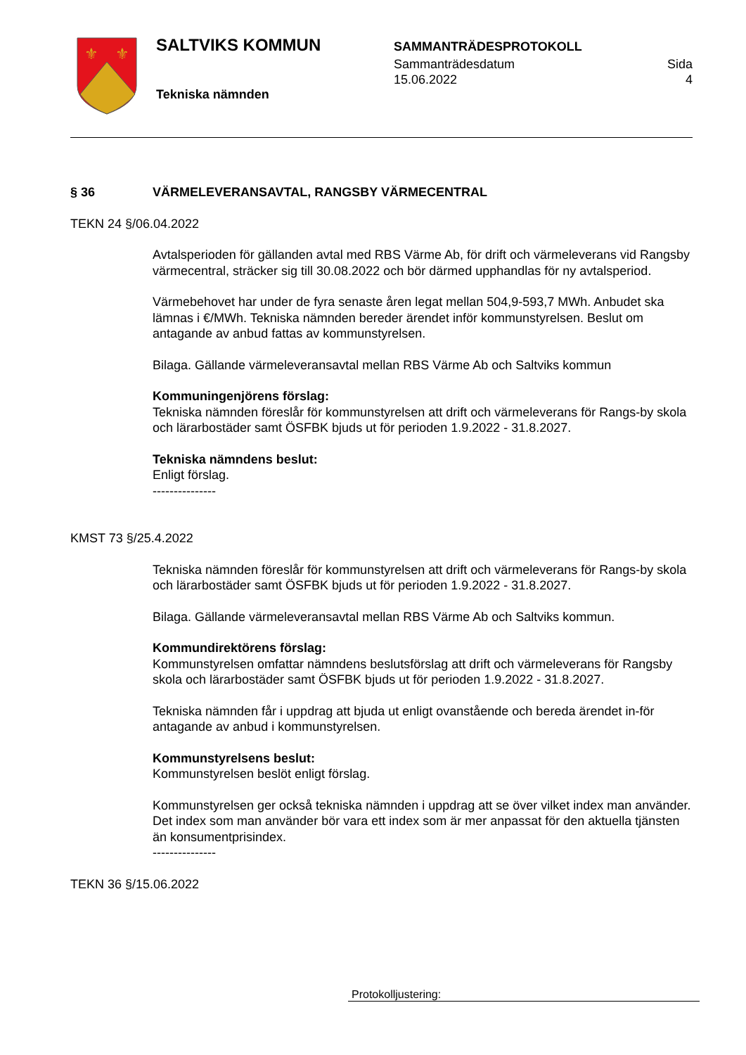⚜
⚜
SALTVIKS KOMMUN
Tekniska nämnden
SAMMANTRÄDESPROTOKOLL
Sammanträdesdatum
15.06.2022 Sida
4
§ 36 VÄRMELEVERANSAVTAL, RANGSBY VÄRMECENTRAL
TEKN 24 §/06.04.2022
Avtalsperioden för gällanden avtal med RBS Värme Ab, för drift och värmeleverans vid Rangsby värmecentral, sträcker sig till 30.08.2022 och bör därmed upphandlas för ny avtalsperiod.
Värmebehovet har under de fyra senaste åren legat mellan 504,9-593,7 MWh. Anbudet ska lämnas i €/MWh. Tekniska nämnden bereder ärendet inför kommunstyrelsen. Beslut om antagande av anbud fattas av kommunstyrelsen.
Bilaga. Gällande värmeleveransavtal mellan RBS Värme Ab och Saltviks kommun
Kommuningenjörens förslag:
Tekniska nämnden föreslår för kommunstyrelsen att drift och värmeleverans för Rangs-by skola och lärarbostäder samt ÖSFBK bjuds ut för perioden 1.9.2022 - 31.8.2027.
Tekniska nämndens beslut:
Enligt förslag.
---------------
KMST 73 §/25.4.2022
Tekniska nämnden föreslår för kommunstyrelsen att drift och värmeleverans för Rangs-by skola och lärarbostäder samt ÖSFBK bjuds ut för perioden 1.9.2022 - 31.8.2027.
Bilaga. Gällande värmeleveransavtal mellan RBS Värme Ab och Saltviks kommun.
Kommundirektörens förslag:
Kommunstyrelsen omfattar nämndens beslutsförslag att drift och värmeleverans för Rangsby skola och lärarbostäder samt ÖSFBK bjuds ut för perioden 1.9.2022 - 31.8.2027.
Tekniska nämnden får i uppdrag att bjuda ut enligt ovanstående och bereda ärendet in-för antagande av anbud i kommunstyrelsen.
Kommunstyrelsens beslut:
Kommunstyrelsen beslöt enligt förslag.
Kommunstyrelsen ger också tekniska nämnden i uppdrag att se över vilket index man använder. Det index som man använder bör vara ett index som är mer anpassat för den aktuella tjänsten än konsumentprisindex.
---------------
TEKN 36 §/15.06.2022
Protokolljustering: